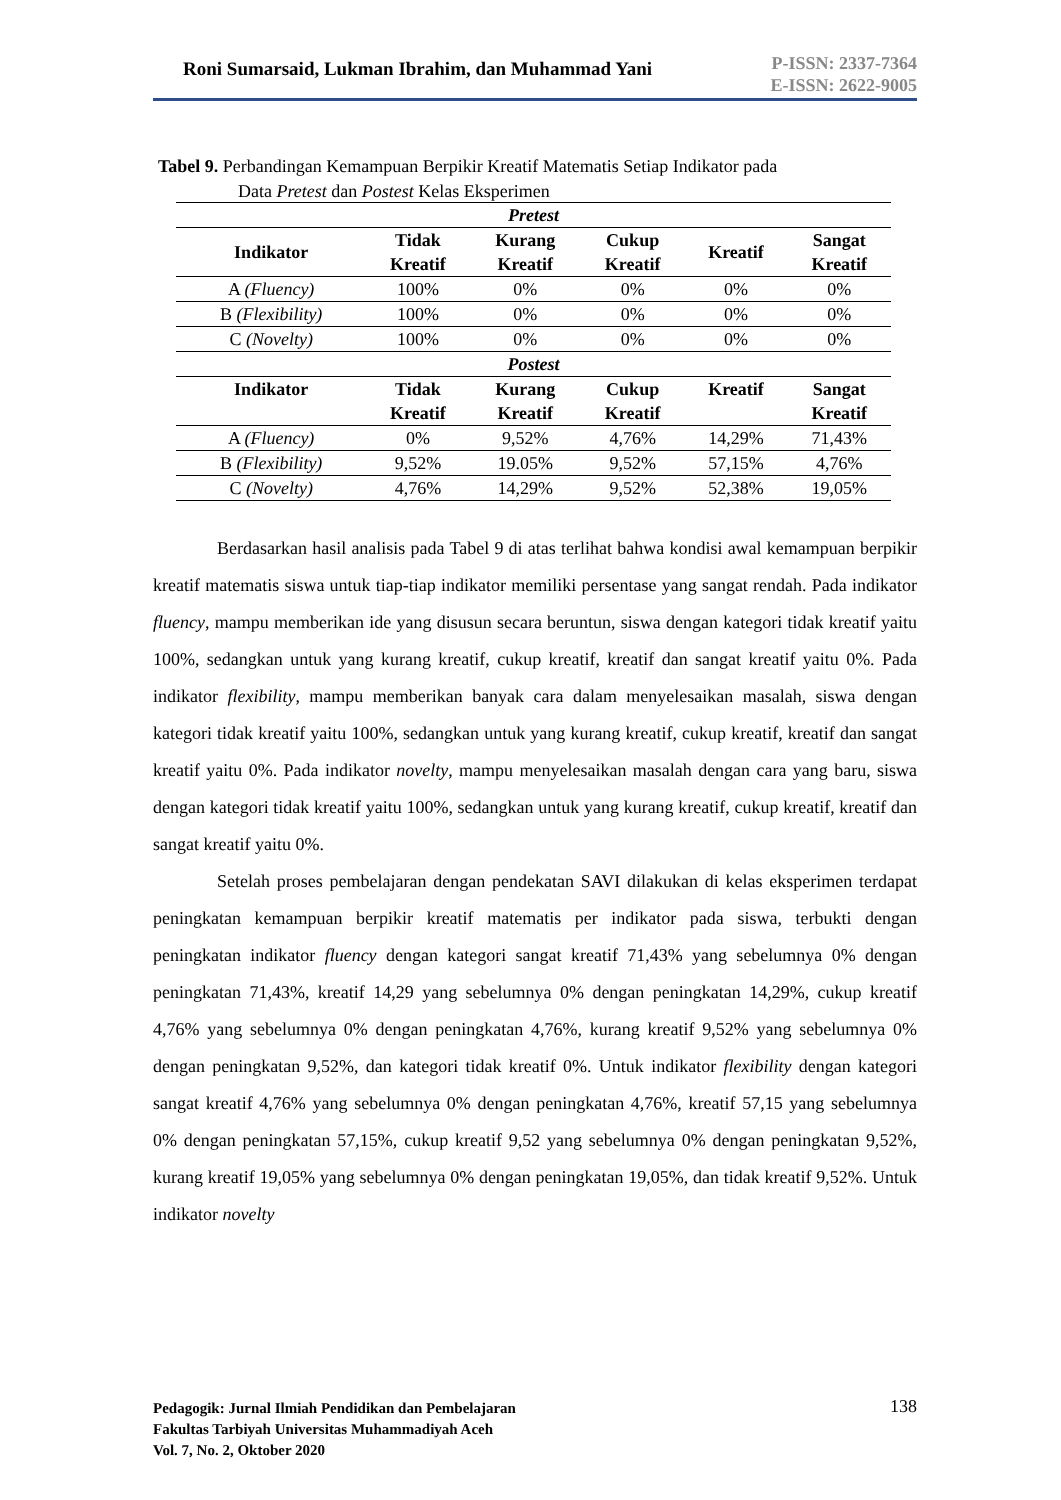Roni Sumarsaid, Lukman Ibrahim, dan Muhammad Yani
P-ISSN: 2337-7364
E-ISSN: 2622-9005
Tabel 9. Perbandingan Kemampuan Berpikir Kreatif Matematis Setiap Indikator pada
Data Pretest dan Postest Kelas Eksperimen
| Pretest | | | | | |
| --- | --- | --- | --- | --- | --- |
| Indikator | Tidak Kreatif | Kurang Kreatif | Cukup Kreatif | Kreatif | Sangat Kreatif |
| A (Fluency) | 100% | 0% | 0% | 0% | 0% |
| B (Flexibility) | 100% | 0% | 0% | 0% | 0% |
| C (Novelty) | 100% | 0% | 0% | 0% | 0% |
| Postest | | | | | |
| Indikator | Tidak Kreatif | Kurang Kreatif | Cukup Kreatif | Kreatif | Sangat Kreatif |
| A (Fluency) | 0% | 9,52% | 4,76% | 14,29% | 71,43% |
| B (Flexibility) | 9,52% | 19.05% | 9,52% | 57,15% | 4,76% |
| C (Novelty) | 4,76% | 14,29% | 9,52% | 52,38% | 19,05% |
Berdasarkan hasil analisis pada Tabel 9 di atas terlihat bahwa kondisi awal kemampuan berpikir kreatif matematis siswa untuk tiap-tiap indikator memiliki persentase yang sangat rendah. Pada indikator fluency, mampu memberikan ide yang disusun secara beruntun, siswa dengan kategori tidak kreatif yaitu 100%, sedangkan untuk yang kurang kreatif, cukup kreatif, kreatif dan sangat kreatif yaitu 0%. Pada indikator flexibility, mampu memberikan banyak cara dalam menyelesaikan masalah, siswa dengan kategori tidak kreatif yaitu 100%, sedangkan untuk yang kurang kreatif, cukup kreatif, kreatif dan sangat kreatif yaitu 0%. Pada indikator novelty, mampu menyelesaikan masalah dengan cara yang baru, siswa dengan kategori tidak kreatif yaitu 100%, sedangkan untuk yang kurang kreatif, cukup kreatif, kreatif dan sangat kreatif yaitu 0%.
Setelah proses pembelajaran dengan pendekatan SAVI dilakukan di kelas eksperimen terdapat peningkatan kemampuan berpikir kreatif matematis per indikator pada siswa, terbukti dengan peningkatan indikator fluency dengan kategori sangat kreatif 71,43% yang sebelumnya 0% dengan peningkatan 71,43%, kreatif 14,29 yang sebelumnya 0% dengan peningkatan 14,29%, cukup kreatif 4,76% yang sebelumnya 0% dengan peningkatan 4,76%, kurang kreatif 9,52% yang sebelumnya 0% dengan peningkatan 9,52%, dan kategori tidak kreatif 0%. Untuk indikator flexibility dengan kategori sangat kreatif 4,76% yang sebelumnya 0% dengan peningkatan 4,76%, kreatif 57,15 yang sebelumnya 0% dengan peningkatan 57,15%, cukup kreatif 9,52 yang sebelumnya 0% dengan peningkatan 9,52%, kurang kreatif 19,05% yang sebelumnya 0% dengan peningkatan 19,05%, dan tidak kreatif 9,52%. Untuk indikator novelty
Pedagogik: Jurnal Ilmiah Pendidikan dan Pembelajaran
Fakultas Tarbiyah Universitas Muhammadiyah Aceh
Vol. 7, No. 2, Oktober 2020
138